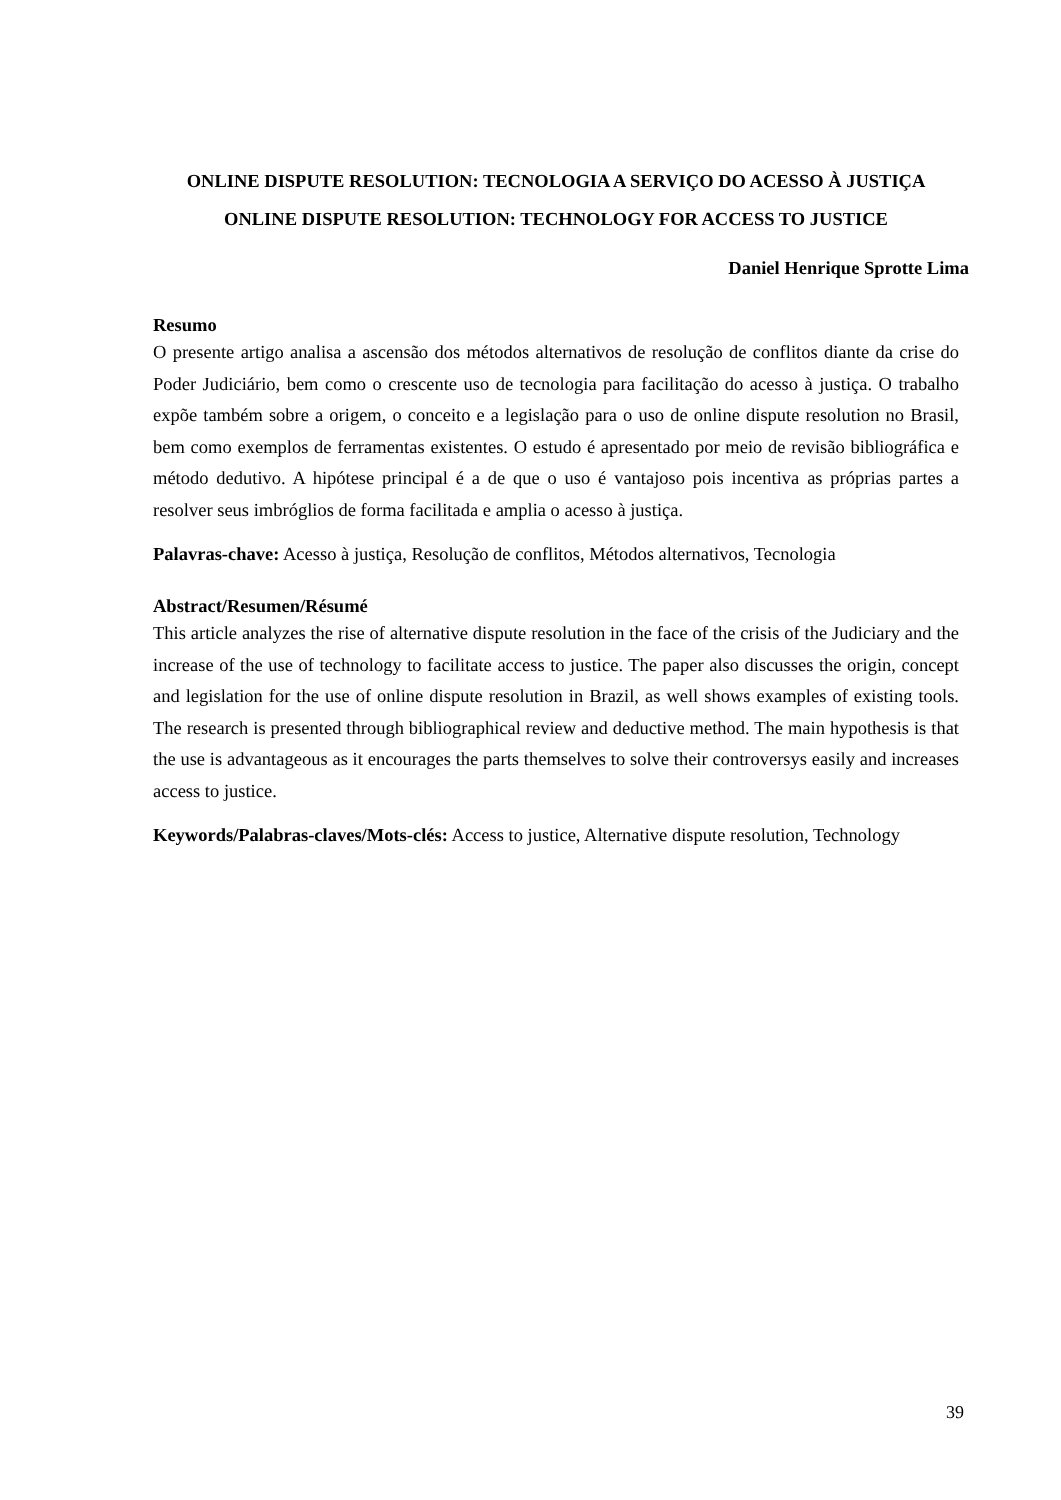ONLINE DISPUTE RESOLUTION: TECNOLOGIA A SERVIÇO DO ACESSO À JUSTIÇA
ONLINE DISPUTE RESOLUTION: TECHNOLOGY FOR ACCESS TO JUSTICE
Daniel Henrique Sprotte Lima
Resumo
O presente artigo analisa a ascensão dos métodos alternativos de resolução de conflitos diante da crise do Poder Judiciário, bem como o crescente uso de tecnologia para facilitação do acesso à justiça. O trabalho expõe também sobre a origem, o conceito e a legislação para o uso de online dispute resolution no Brasil, bem como exemplos de ferramentas existentes. O estudo é apresentado por meio de revisão bibliográfica e método dedutivo. A hipótese principal é a de que o uso é vantajoso pois incentiva as próprias partes a resolver seus imbróglios de forma facilitada e amplia o acesso à justiça.
Palavras-chave: Acesso à justiça, Resolução de conflitos, Métodos alternativos, Tecnologia
Abstract/Resumen/Résumé
This article analyzes the rise of alternative dispute resolution in the face of the crisis of the Judiciary and the increase of the use of technology to facilitate access to justice. The paper also discusses the origin, concept and legislation for the use of online dispute resolution in Brazil, as well shows examples of existing tools. The research is presented through bibliographical review and deductive method. The main hypothesis is that the use is advantageous as it encourages the parts themselves to solve their controversys easily and increases access to justice.
Keywords/Palabras-claves/Mots-clés: Access to justice, Alternative dispute resolution, Technology
39